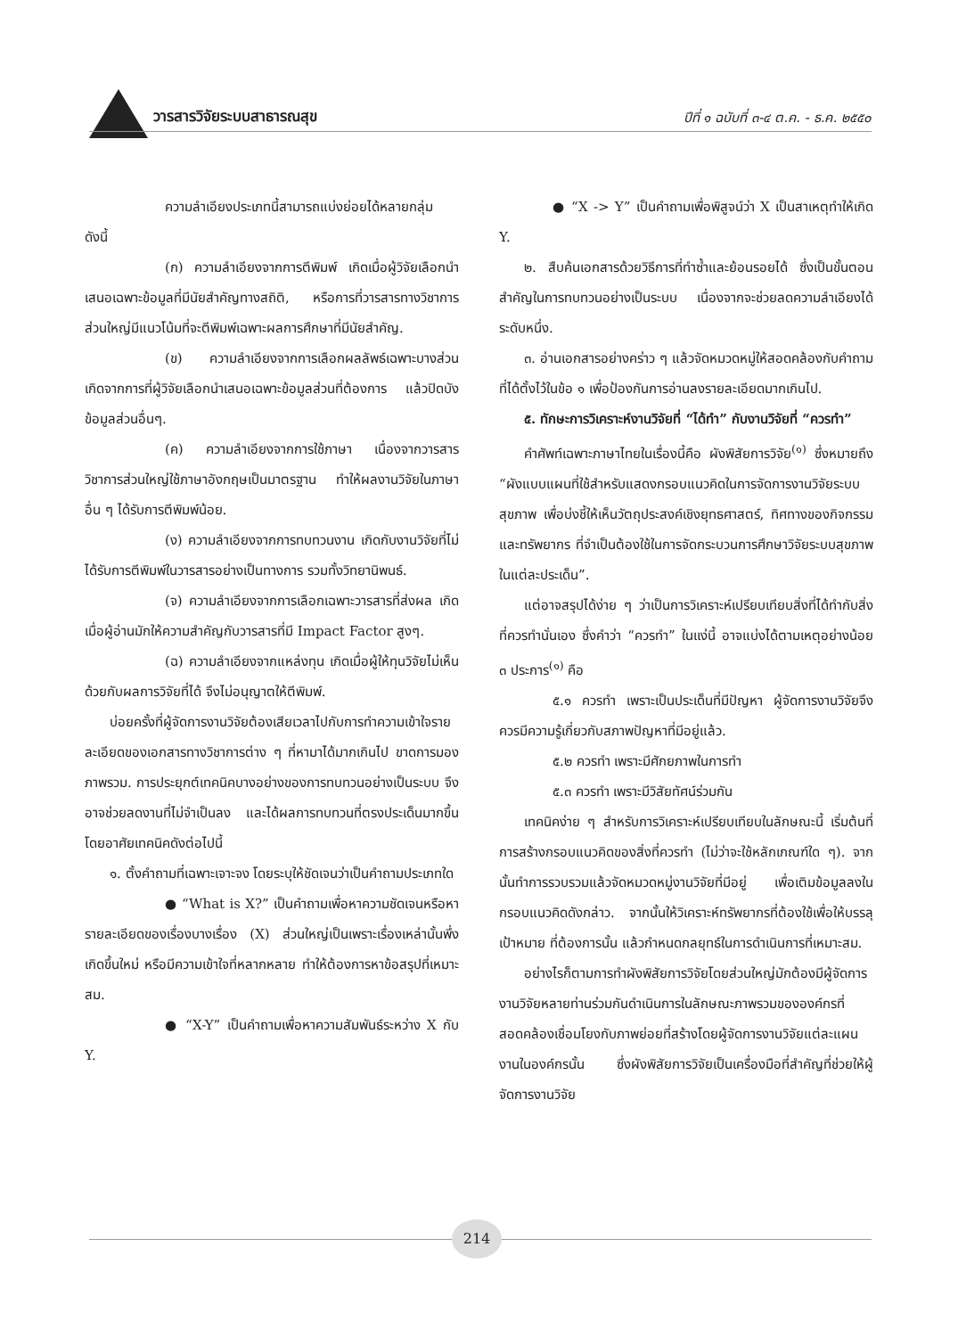วารสารวิจัยระบบสาธารณสุข ปีที่ ๑ ฉบับที่ ๓-๔ ต.ค. - ธ.ค. ๒๕๕๐
ความลำเอียงประเภทนี้สามารถแบ่งย่อยได้หลายกลุ่ม ดังนี้
(ก) ความลำเอียงจากการตีพิมพ์ เกิดเมื่อผู้วิจัยเลือกนำเสนอเฉพาะข้อมูลที่มีนัยสำคัญทางสถิติ, หรือการที่วารสารทางวิชาการส่วนใหญ่มีแนวโน้มที่จะตีพิมพ์เฉพาะผลการศึกษาที่มีนัยสำคัญ.
(ข) ความลำเอียงจากการเลือกผลลัพธ์เฉพาะบางส่วน เกิดจากการที่ผู้วิจัยเลือกนำเสนอเฉพาะข้อมูลส่วนที่ต้องการ แล้วปิดบังข้อมูลส่วนอื่นๆ.
(ค) ความลำเอียงจากการใช้ภาษา เนื่องจากวารสารวิชาการส่วนใหญ่ใช้ภาษาอังกฤษเป็นมาตรฐาน ทำให้ผลงานวิจัยในภาษาอื่น ๆ ได้รับการตีพิมพ์น้อย.
(ง) ความลำเอียงจากการทบทวนงาน เกิดกับงานวิจัยที่ไม่ได้รับการตีพิมพ์ในวารสารอย่างเป็นทางการ รวมทั้งวิทยานิพนธ์.
(จ) ความลำเอียงจากการเลือกเฉพาะวารสารที่ส่งผล เกิดเมื่อผู้อ่านมักให้ความสำคัญกับวารสารที่มี Impact Factor สูงๆ.
(ฉ) ความลำเอียงจากแหล่งทุน เกิดเมื่อผู้ให้ทุนวิจัยไม่เห็นด้วยกับผลการวิจัยที่ได้ จึงไม่อนุญาตให้ตีพิมพ์.
บ่อยครั้งที่ผู้จัดการงานวิจัยต้องเสียเวลาไปกับการทำความเข้าใจรายละเอียดของเอกสารทางวิชาการต่าง ๆ ที่หามาได้มากเกินไป ขาดการมองภาพรวม. การประยุกต์เทคนิคบางอย่างของการทบทวนอย่างเป็นระบบ จึงอาจช่วยลดงานที่ไม่จำเป็นลง และได้ผลการทบทวนที่ตรงประเด็นมากขึ้น โดยอาศัยเทคนิคดังต่อไปนี้
๑. ตั้งคำถามที่เฉพาะเจาะจง โดยระบุให้ชัดเจนว่าเป็นคำถามประเภทใด
● “What is X?” เป็นคำถามเพื่อหาความชัดเจนหรือหารายละเอียดของเรื่องบางเรื่อง (X) ส่วนใหญ่เป็นเพราะเรื่องเหล่านั้นพึ่งเกิดขึ้นใหม่ หรือมีความเข้าใจที่หลากหลาย ทำให้ต้องการหาข้อสรุปที่เหมาะสม.
● “X-Y” เป็นคำถามเพื่อหาความสัมพันธ์ระหว่าง X กับ Y.
● “X -> Y” เป็นคำถามเพื่อพิสูจน์ว่า X เป็นสาเหตุทำให้เกิด Y.
๒. สืบค้นเอกสารด้วยวิธีการที่ทำซ้ำและย้อนรอยได้ ซึ่งเป็นขั้นตอนสำคัญในการทบทวนอย่างเป็นระบบ เนื่องจากจะช่วยลดความลำเอียงได้ระดับหนึ่ง.
๓. อ่านเอกสารอย่างคร่าว ๆ แล้วจัดหมวดหมู่ให้สอดคล้องกับคำถามที่ได้ตั้งไว้ในข้อ ๑ เพื่อป้องกันการอ่านลงรายละเอียดมากเกินไป.
๕. ทักษะการวิเคราะห์งานวิจัยที่ “ได้ทำ” กับงานวิจัยที่ “ควรทำ”
คำศัพท์เฉพาะภาษาไทยในเรื่องนี้คือ ผังพิสัยการวิจัย<sup>(๑)</sup> ซึ่งหมายถึง “ผังแบบแผนที่ใช้สำหรับแสดงกรอบแนวคิดในการจัดการงานวิจัยระบบสุขภาพ เพื่อบ่งชี้ให้เห็นวัตถุประสงค์เชิงยุทธศาสตร์, ทิศทางของกิจกรรม และทรัพยากร ที่จำเป็นต้องใช้ในการจัดกระบวนการศึกษาวิจัยระบบสุขภาพในแต่ละประเด็น”.
แต่อาจสรุปได้ง่าย ๆ ว่าเป็นการวิเคราะห์เปรียบเทียบสิ่งที่ได้ทำกับสิ่งที่ควรทำนั่นเอง ซึ่งคำว่า “ควรทำ” ในแง่นี้ อาจแบ่งได้ตามเหตุอย่างน้อย ๓ ประการ<sup>(๑)</sup> คือ
๕.๑ ควรทำ เพราะเป็นประเด็นที่มีปัญหา ผู้จัดการงานวิจัยจึงควรมีความรู้เกี่ยวกับสภาพปัญหาที่มีอยู่แล้ว.
๕.๒ ควรทำ เพราะมีศักยภาพในการทำ
๕.๓ ควรทำ เพราะมีวิสัยทัศน์ร่วมกัน
เทคนิคง่าย ๆ สำหรับการวิเคราะห์เปรียบเทียบในลักษณะนี้ เริ่มต้นที่การสร้างกรอบแนวคิดของสิ่งที่ควรทำ (ไม่ว่าจะใช้หลักเกณฑ์ใด ๆ). จากนั้นทำการรวบรวมแล้วจัดหมวดหมู่งานวิจัยที่มีอยู่ เพื่อเติมข้อมูลลงในกรอบแนวคิดดังกล่าว. จากนั้นให้วิเคราะห์ทรัพยากรที่ต้องใช้เพื่อให้บรรลุเป้าหมาย ที่ต้องการนั้น แล้วกำหนดกลยุทธ์ในการดำเนินการที่เหมาะสม.
อย่างไรก็ตามการทำผังพิสัยการวิจัยโดยส่วนใหญ่มักต้องมีผู้จัดการงานวิจัยหลายท่านร่วมกันดำเนินการในลักษณะภาพรวมขององค์กรที่สอดคล้องเชื่อมโยงกับภาพย่อยที่สร้างโดยผู้จัดการงานวิจัยแต่ละแผนงานในองค์กรนั้น ซึ่งผังพิสัยการวิจัยเป็นเครื่องมือที่สำคัญที่ช่วยให้ผู้จัดการงานวิจัย
214